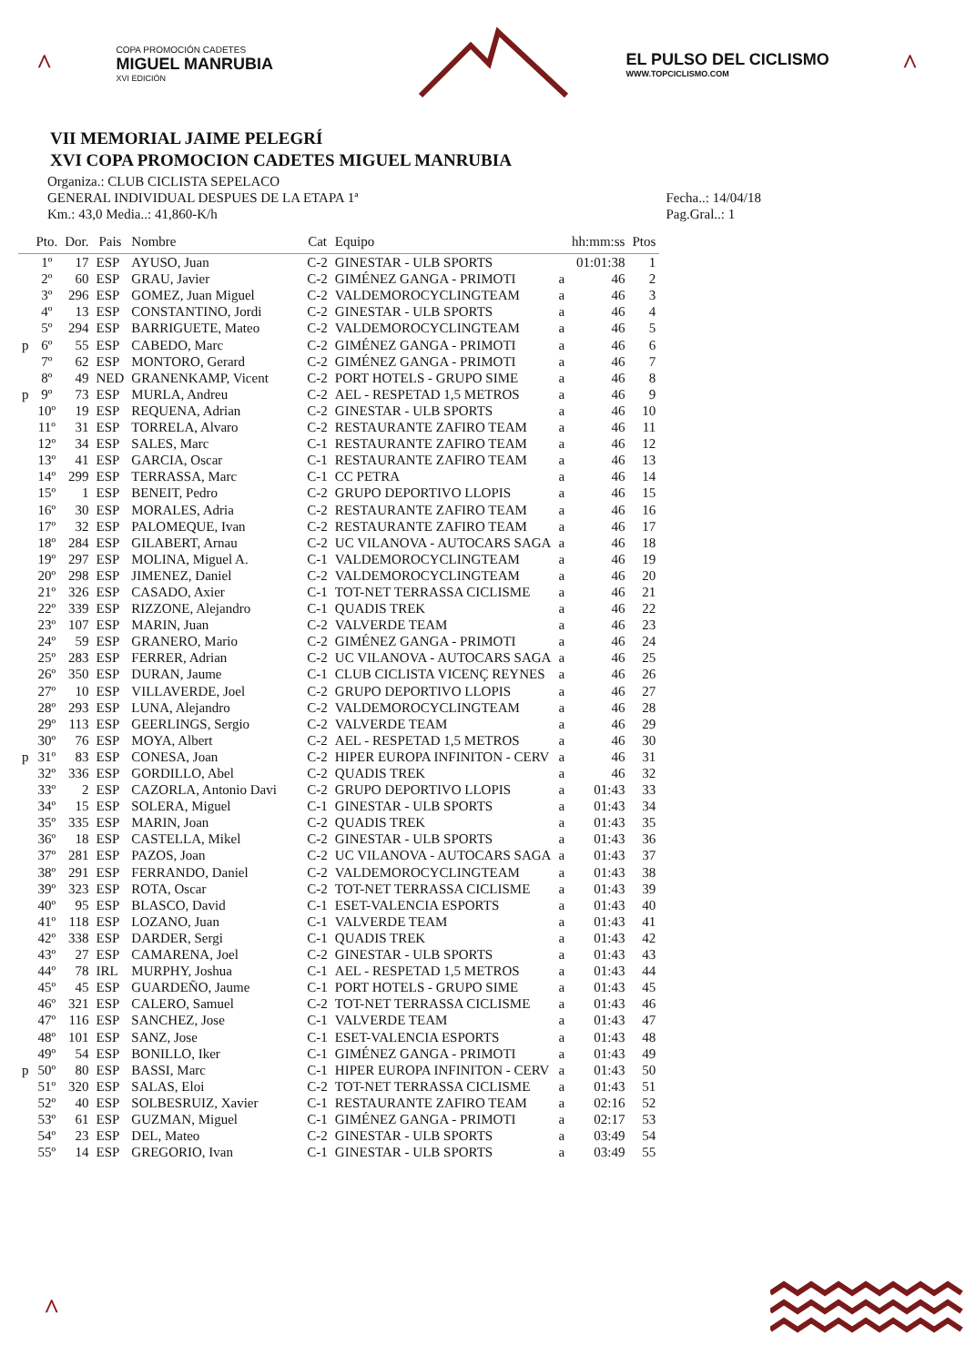^
COPA PROMOCIÓN CADETES
MIGUEL MANRUBIA
XVI EDICIÓN
EL PULSO DEL CICLISMO
WWW.TOPCICLISMO.COM
^
VII MEMORIAL JAIME PELEGRÍ
XVI COPA PROMOCION CADETES MIGUEL MANRUBIA
Organiza.: CLUB CICLISTA SEPELACO
GENERAL INDIVIDUAL DESPUES DE LA ETAPA 1ª
Km.: 43,0 Media..: 41,860-K/h
Fecha..: 14/04/18
Pag.Gral..: 1
| | Pto. | Dor. | Pais | Nombre | Cat | Equipo | | hh:mm:ss | Ptos |
| --- | --- | --- | --- | --- | --- | --- | --- | --- | --- |
| | 1º | 17 | ESP | AYUSO, Juan | C-2 | GINESTAR - ULB SPORTS | | 01:01:38 | 1 |
| | 2º | 60 | ESP | GRAU, Javier | C-2 | GIMÉNEZ GANGA - PRIMOTI | a | 46 | 2 |
| | 3º | 296 | ESP | GOMEZ, Juan Miguel | C-2 | VALDEMOROCYCLINGTEAM | a | 46 | 3 |
| | 4º | 13 | ESP | CONSTANTINO, Jordi | C-2 | GINESTAR - ULB SPORTS | a | 46 | 4 |
| | 5º | 294 | ESP | BARRIGUETE, Mateo | C-2 | VALDEMOROCYCLINGTEAM | a | 46 | 5 |
| p | 6º | 55 | ESP | CABEDO, Marc | C-2 | GIMÉNEZ GANGA - PRIMOTI | a | 46 | 6 |
| | 7º | 62 | ESP | MONTORO, Gerard | C-2 | GIMÉNEZ GANGA - PRIMOTI | a | 46 | 7 |
| | 8º | 49 | NED | GRANENKAMP, Vicent | C-2 | PORT HOTELS - GRUPO SIME | a | 46 | 8 |
| p | 9º | 73 | ESP | MURLA, Andreu | C-2 | AEL - RESPETAD 1,5 METROS | a | 46 | 9 |
| | 10º | 19 | ESP | REQUENA, Adrian | C-2 | GINESTAR - ULB SPORTS | a | 46 | 10 |
| | 11º | 31 | ESP | TORRELA, Alvaro | C-2 | RESTAURANTE ZAFIRO TEAM | a | 46 | 11 |
| | 12º | 34 | ESP | SALES, Marc | C-1 | RESTAURANTE ZAFIRO TEAM | a | 46 | 12 |
| | 13º | 41 | ESP | GARCIA, Oscar | C-1 | RESTAURANTE ZAFIRO TEAM | a | 46 | 13 |
| | 14º | 299 | ESP | TERRASSA, Marc | C-1 | CC PETRA | a | 46 | 14 |
| | 15º | 1 | ESP | BENEIT, Pedro | C-2 | GRUPO DEPORTIVO LLOPIS | a | 46 | 15 |
| | 16º | 30 | ESP | MORALES, Adria | C-2 | RESTAURANTE ZAFIRO TEAM | a | 46 | 16 |
| | 17º | 32 | ESP | PALOMEQUE, Ivan | C-2 | RESTAURANTE ZAFIRO TEAM | a | 46 | 17 |
| | 18º | 284 | ESP | GILABERT, Arnau | C-2 | UC VILANOVA - AUTOCARS SAGA | a | 46 | 18 |
| | 19º | 297 | ESP | MOLINA, Miguel A. | C-1 | VALDEMOROCYCLINGTEAM | a | 46 | 19 |
| | 20º | 298 | ESP | JIMENEZ, Daniel | C-2 | VALDEMOROCYCLINGTEAM | a | 46 | 20 |
| | 21º | 326 | ESP | CASADO, Axier | C-1 | TOT-NET TERRASSA CICLISME | a | 46 | 21 |
| | 22º | 339 | ESP | RIZZONE, Alejandro | C-1 | QUADIS TREK | a | 46 | 22 |
| | 23º | 107 | ESP | MARIN, Juan | C-2 | VALVERDE TEAM | a | 46 | 23 |
| | 24º | 59 | ESP | GRANERO, Mario | C-2 | GIMÉNEZ GANGA - PRIMOTI | a | 46 | 24 |
| | 25º | 283 | ESP | FERRER, Adrian | C-2 | UC VILANOVA - AUTOCARS SAGA | a | 46 | 25 |
| | 26º | 350 | ESP | DURAN, Jaume | C-1 | CLUB CICLISTA VICENÇ REYNES | a | 46 | 26 |
| | 27º | 10 | ESP | VILLAVERDE, Joel | C-2 | GRUPO DEPORTIVO LLOPIS | a | 46 | 27 |
| | 28º | 293 | ESP | LUNA, Alejandro | C-2 | VALDEMOROCYCLINGTEAM | a | 46 | 28 |
| | 29º | 113 | ESP | GEERLINGS, Sergio | C-2 | VALVERDE TEAM | a | 46 | 29 |
| | 30º | 76 | ESP | MOYA, Albert | C-2 | AEL - RESPETAD 1,5 METROS | a | 46 | 30 |
| p | 31º | 83 | ESP | CONESA, Joan | C-2 | HIPER EUROPA INFINITON - CERV | a | 46 | 31 |
| | 32º | 336 | ESP | GORDILLO, Abel | C-2 | QUADIS TREK | a | 46 | 32 |
| | 33º | 2 | ESP | CAZORLA, Antonio Davi | C-2 | GRUPO DEPORTIVO LLOPIS | a | 01:43 | 33 |
| | 34º | 15 | ESP | SOLERA, Miguel | C-1 | GINESTAR - ULB SPORTS | a | 01:43 | 34 |
| | 35º | 335 | ESP | MARIN, Joan | C-2 | QUADIS TREK | a | 01:43 | 35 |
| | 36º | 18 | ESP | CASTELLA, Mikel | C-2 | GINESTAR - ULB SPORTS | a | 01:43 | 36 |
| | 37º | 281 | ESP | PAZOS, Joan | C-2 | UC VILANOVA - AUTOCARS SAGA | a | 01:43 | 37 |
| | 38º | 291 | ESP | FERRANDO, Daniel | C-2 | VALDEMOROCYCLINGTEAM | a | 01:43 | 38 |
| | 39º | 323 | ESP | ROTA, Oscar | C-2 | TOT-NET TERRASSA CICLISME | a | 01:43 | 39 |
| | 40º | 95 | ESP | BLASCO, David | C-1 | ESET-VALENCIA ESPORTS | a | 01:43 | 40 |
| | 41º | 118 | ESP | LOZANO, Juan | C-1 | VALVERDE TEAM | a | 01:43 | 41 |
| | 42º | 338 | ESP | DARDER, Sergi | C-1 | QUADIS TREK | a | 01:43 | 42 |
| | 43º | 27 | ESP | CAMARENA, Joel | C-2 | GINESTAR - ULB SPORTS | a | 01:43 | 43 |
| | 44º | 78 | IRL | MURPHY, Joshua | C-1 | AEL - RESPETAD 1,5 METROS | a | 01:43 | 44 |
| | 45º | 45 | ESP | GUARDEÑO, Jaume | C-1 | PORT HOTELS - GRUPO SIME | a | 01:43 | 45 |
| | 46º | 321 | ESP | CALERO, Samuel | C-2 | TOT-NET TERRASSA CICLISME | a | 01:43 | 46 |
| | 47º | 116 | ESP | SANCHEZ, Jose | C-1 | VALVERDE TEAM | a | 01:43 | 47 |
| | 48º | 101 | ESP | SANZ, Jose | C-1 | ESET-VALENCIA ESPORTS | a | 01:43 | 48 |
| | 49º | 54 | ESP | BONILLO, Iker | C-1 | GIMÉNEZ GANGA - PRIMOTI | a | 01:43 | 49 |
| p | 50º | 80 | ESP | BASSI, Marc | C-1 | HIPER EUROPA INFINITON - CERV | a | 01:43 | 50 |
| | 51º | 320 | ESP | SALAS, Eloi | C-2 | TOT-NET TERRASSA CICLISME | a | 01:43 | 51 |
| | 52º | 40 | ESP | SOLBESRUIZ, Xavier | C-1 | RESTAURANTE ZAFIRO TEAM | a | 02:16 | 52 |
| | 53º | 61 | ESP | GUZMAN, Miguel | C-1 | GIMÉNEZ GANGA - PRIMOTI | a | 02:17 | 53 |
| | 54º | 23 | ESP | DEL, Mateo | C-2 | GINESTAR - ULB SPORTS | a | 03:49 | 54 |
| | 55º | 14 | ESP | GREGORIO, Ivan | C-1 | GINESTAR - ULB SPORTS | a | 03:49 | 55 |
^